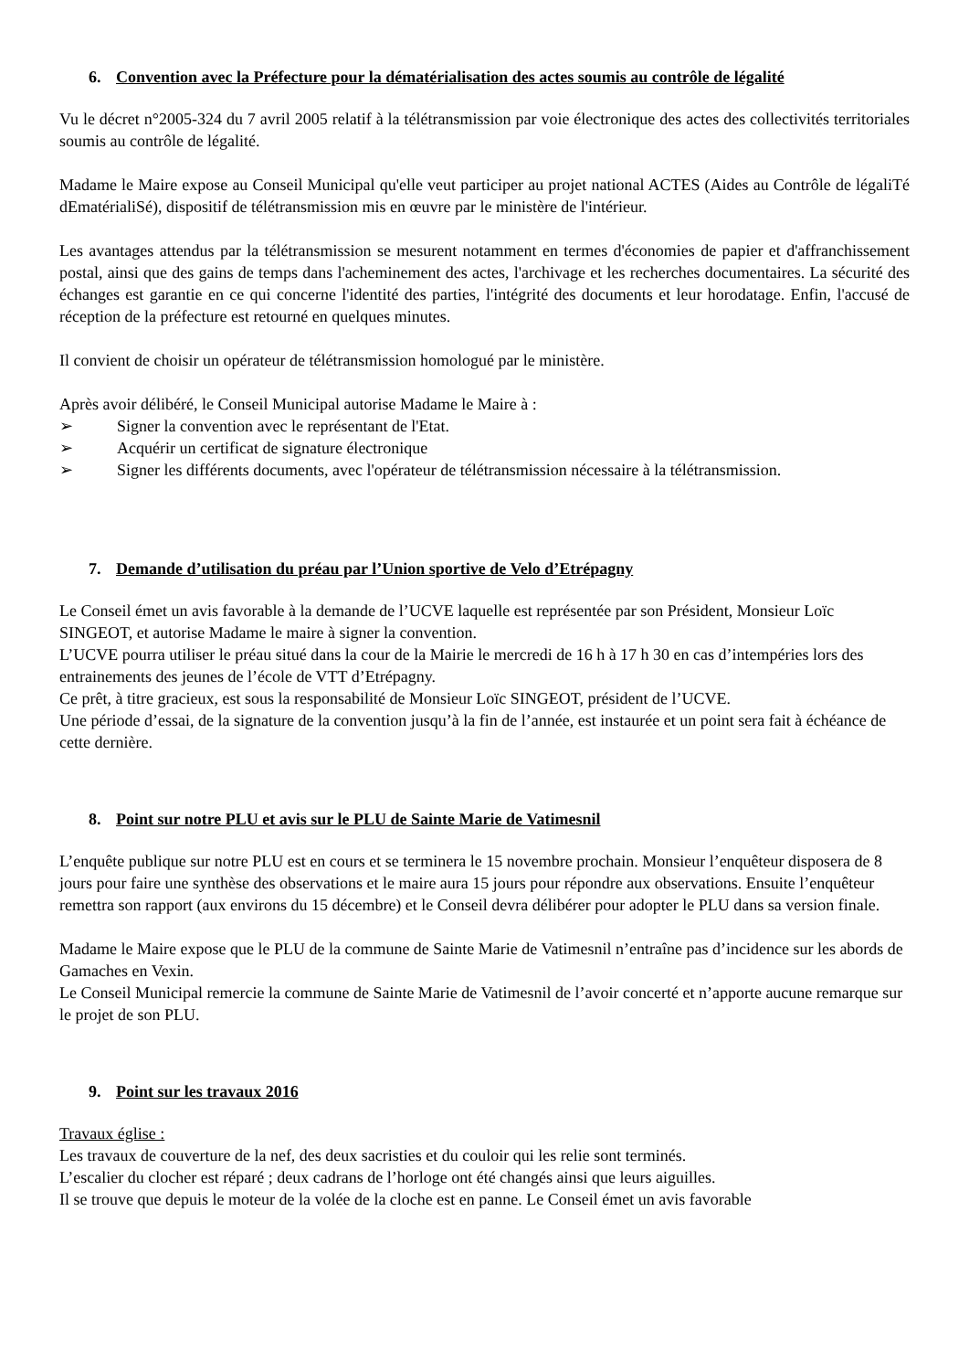6. Convention avec la Préfecture pour la dématérialisation des actes soumis au contrôle de légalité
Vu le décret n°2005-324 du 7 avril 2005 relatif à la télétransmission par voie électronique des actes des collectivités territoriales soumis au contrôle de légalité.
Madame le Maire expose au Conseil Municipal qu'elle veut participer au projet national ACTES (Aides au Contrôle de légaliTé dEmatérialiSé), dispositif de télétransmission mis en œuvre par le ministère de l'intérieur.
Les avantages attendus par la télétransmission se mesurent notamment en termes d'économies de papier et d'affranchissement postal, ainsi que des gains de temps dans l'acheminement des actes, l'archivage et les recherches documentaires. La sécurité des échanges est garantie en ce qui concerne l'identité des parties, l'intégrité des documents et leur horodatage. Enfin, l'accusé de réception de la préfecture est retourné en quelques minutes.
Il convient de choisir un opérateur de télétransmission homologué par le ministère.
Après avoir délibéré, le Conseil Municipal autorise Madame le Maire à :
➢ Signer la convention avec le représentant de l'Etat.
➢ Acquérir un certificat de signature électronique
➢ Signer les différents documents, avec l'opérateur de télétransmission nécessaire à la télétransmission.
7. Demande d’utilisation du préau par l’Union sportive de Velo d’Etrépagny
Le Conseil émet un avis favorable à la demande de l’UCVE laquelle est représentée par son Président, Monsieur Loïc SINGEOT, et autorise Madame le maire à signer la convention.
L’UCVE pourra utiliser le préau situé dans la cour de la Mairie le mercredi de 16 h à 17 h 30 en cas d’intempéries lors des entrainements des jeunes de l’école de VTT d’Etrépagny.
Ce prêt, à titre gracieux, est sous la responsabilité de Monsieur Loïc SINGEOT, président de l’UCVE.
Une période d’essai, de la signature de la convention jusqu’à la fin de l’année, est instaurée et un point sera fait à échéance de cette dernière.
8. Point sur notre PLU et avis sur le PLU de Sainte Marie de Vatimesnil
L’enquête publique sur notre PLU est en cours et se terminera le 15 novembre prochain. Monsieur l’enquêteur disposera de 8 jours pour faire une synthèse des observations et le maire aura 15 jours pour répondre aux observations. Ensuite l’enquêteur remettra son rapport (aux environs du 15 décembre) et le Conseil devra délibérer pour adopter le PLU dans sa version finale.
Madame le Maire expose que le PLU de la commune de Sainte Marie de Vatimesnil n’entraîne pas d’incidence sur les abords de Gamaches en Vexin.
Le Conseil Municipal remercie la commune de Sainte Marie de Vatimesnil de l’avoir concerté et n’apporte aucune remarque sur le projet de son PLU.
9. Point sur les travaux 2016
Travaux église :
Les travaux de couverture de la nef, des deux sacristies et du couloir qui les relie sont terminés.
L’escalier du clocher est réparé ; deux cadrans de l’horloge ont été changés ainsi que leurs aiguilles.
Il se trouve que depuis le moteur de la volée de la cloche est en panne. Le Conseil émet un avis favorable